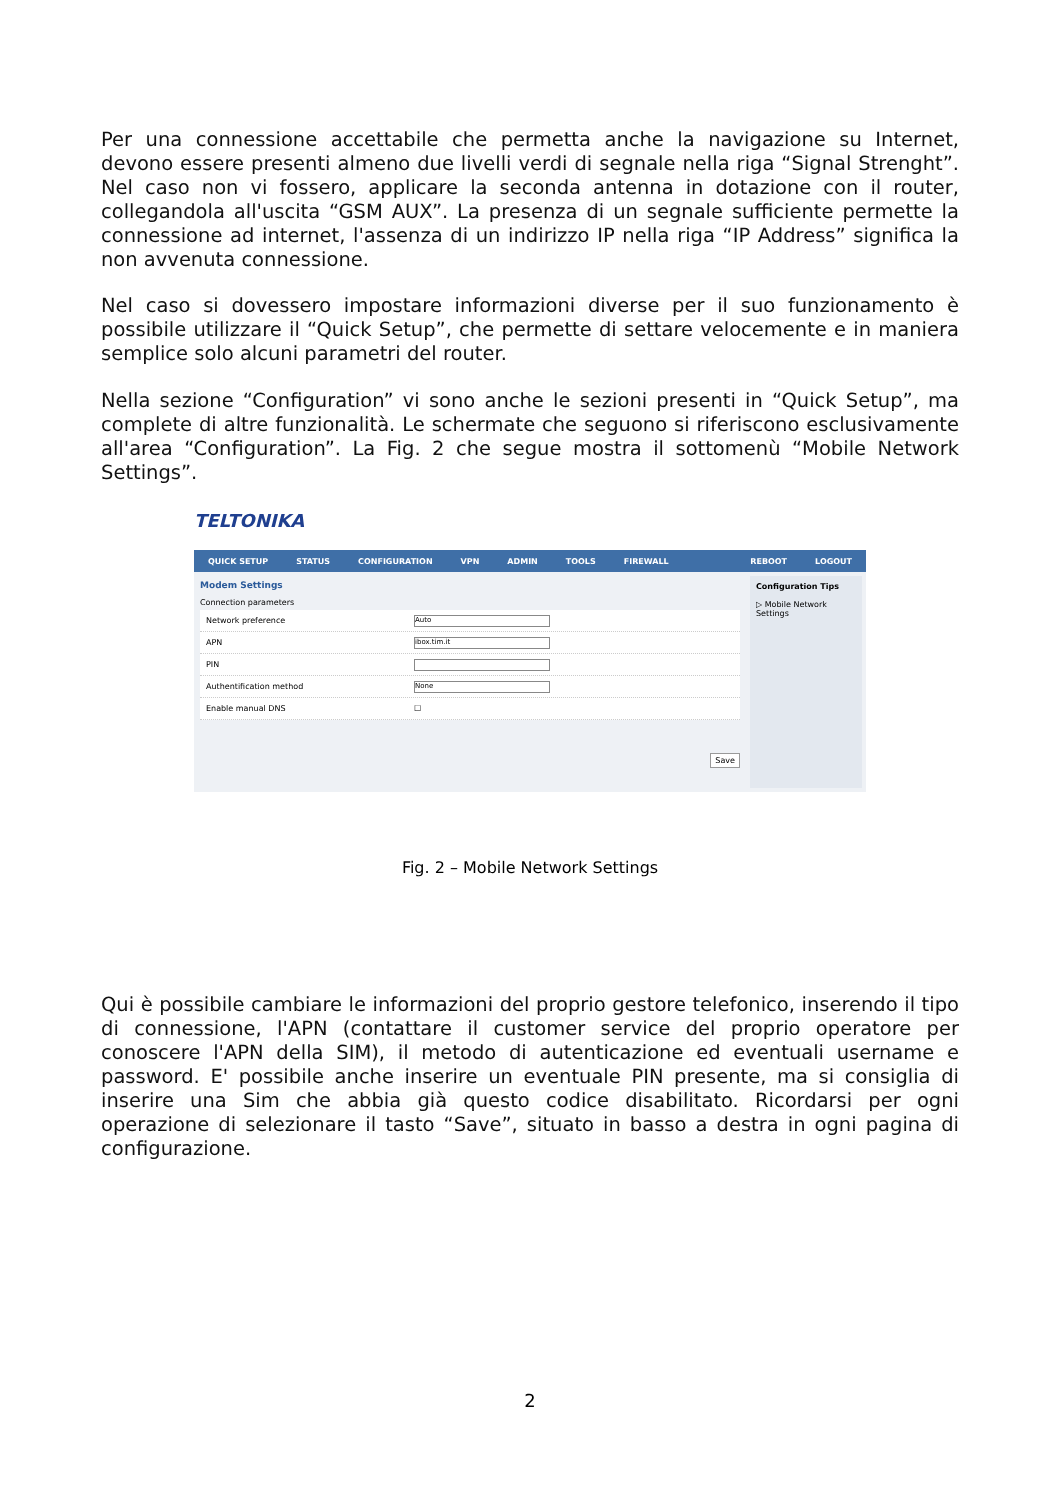Per una connessione accettabile che permetta anche la navigazione su Internet, devono essere presenti almeno due livelli verdi di segnale nella riga “Signal Strenght”. Nel caso non vi fossero, applicare la seconda antenna in dotazione con il router, collegandola all'uscita “GSM AUX”. La presenza di un segnale sufficiente permette la connessione ad internet, l'assenza di un indirizzo IP nella riga “IP Address” significa la non avvenuta connessione.
Nel caso si dovessero impostare informazioni diverse per il suo funzionamento è possibile utilizzare il “Quick Setup”, che permette di settare velocemente e in maniera semplice solo alcuni parametri del router.
Nella sezione “Configuration” vi sono anche le sezioni presenti in “Quick Setup”, ma complete di altre funzionalità. Le schermate che seguono si riferiscono esclusivamente all'area “Configuration”. La Fig. 2 che segue mostra il sottomenù “Mobile Network Settings”.
TELTONIKA
QUICK SETUP STATUS CONFIGURATION VPN ADMIN TOOLS FIREWALL REBOOT LOGOUT
Modem Settings
Connection parameters
Network preference
Auto
APN
ibox.tim.it
PIN
Authentification method
None
Enable manual DNS ☐
Save
Configuration Tips
▷ Mobile Network Settings
Fig. 2 – Mobile Network Settings
Qui è possibile cambiare le informazioni del proprio gestore telefonico, inserendo il tipo di connessione, l'APN (contattare il customer service del proprio operatore per conoscere l'APN della SIM), il metodo di autenticazione ed eventuali username e password. E' possibile anche inserire un eventuale PIN presente, ma si consiglia di inserire una Sim che abbia già questo codice disabilitato. Ricordarsi per ogni operazione di selezionare il tasto “Save”, situato in basso a destra in ogni pagina di configurazione.
2